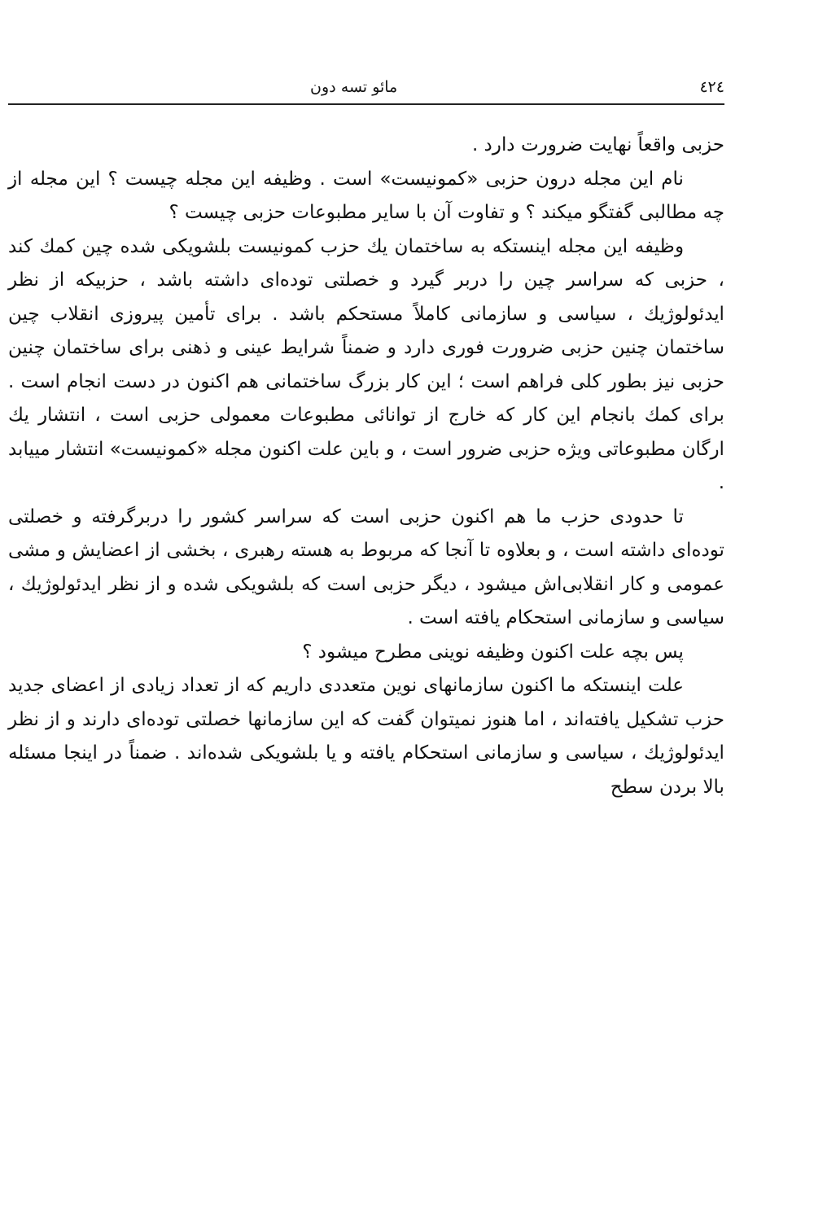٤٢٤ مائو تسه دون
حزبی واقعاً نهایت ضرورت دارد .
نام این مجله درون حزبی «کمونیست» است . وظیفه این مجله چیست ؟ این مجله از چه مطالبی گفتگو میکند ؟ و تفاوت آن با سایر مطبوعات حزبی چیست ؟
وظیفه این مجله اینستکه به ساختمان یك حزب کمونیست بلشویکی شده چین کمك کند ، حزبی که سراسر چین را دربر گیرد و خصلتی توده‌ای داشته باشد ، حزبیکه از نظر ایدئولوژیك ، سیاسی و سازمانی کاملاً مستحکم باشد . برای تأمین پیروزی انقلاب چین ساختمان چنین حزبی ضرورت فوری دارد و ضمناً شرایط عینی و ذهنی برای ساختمان چنین حزبی نیز بطور کلی فراهم است ؛ این کار بزرگ ساختمانی هم اکنون در دست انجام است . برای کمك بانجام این کار که خارج از توانائی مطبوعات معمولی حزبی است ، انتشار یك ارگان مطبوعاتی ویژه حزبی ضرور است ، و باین علت اکنون مجله «کمونیست» انتشار مییابد .
تا حدودی حزب ما هم اکنون حزبی است که سراسر کشور را دربرگرفته و خصلتی توده‌ای داشته است ، و بعلاوه تا آنجا که مربوط به هسته رهبری ، بخشی از اعضایش و مشی عمومی و کار انقلابی‌اش میشود ، دیگر حزبی است که بلشویکی شده و از نظر ایدئولوژیك ، سیاسی و سازمانی استحکام یافته است .
پس بچه علت اکنون وظیفه نوینی مطرح میشود ؟
علت اینستکه ما اکنون سازمانهای نوین متعددی داریم که از تعداد زیادی از اعضای جدید حزب تشکیل یافته‌اند ، اما هنوز نمیتوان گفت که این سازمانها خصلتی توده‌ای دارند و از نظر ایدئولوژیك ، سیاسی و سازمانی استحکام یافته و یا بلشویکی شده‌اند . ضمناً در اینجا مسئله بالا بردن سطح